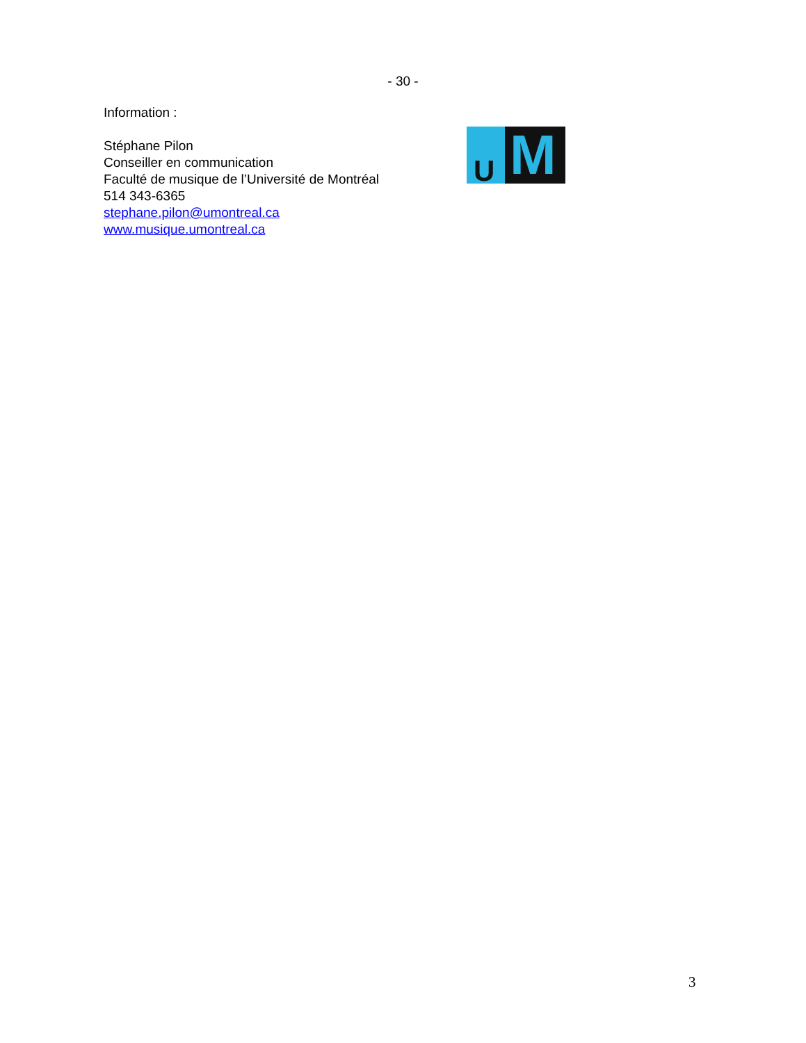- 30 -
Information :
Stéphane Pilon
Conseiller en communication
Faculté de musique de l’Université de Montréal
514 343-6365
stephane.pilon@umontreal.ca
www.musique.umontreal.ca
U M
3